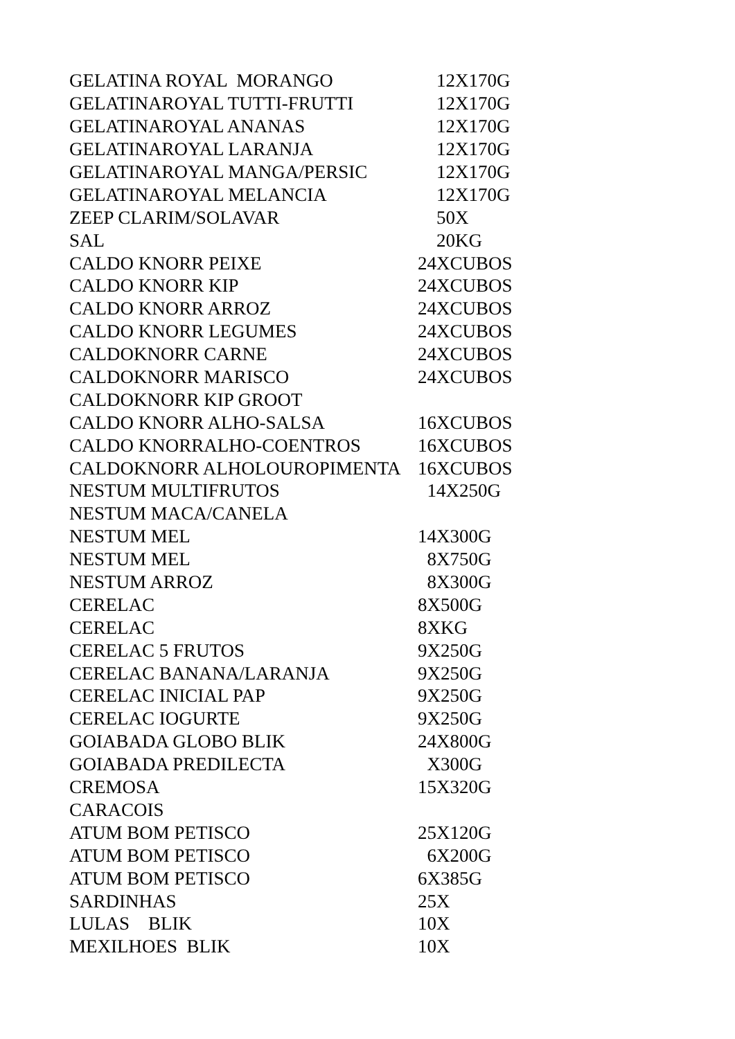| GELATINA ROYAL MORANGO | 12X170G |
| GELATINAROYAL TUTTI-FRUTTI | 12X170G |
| GELATINAROYAL ANANAS | 12X170G |
| GELATINAROYAL LARANJA | 12X170G |
| GELATINAROYAL MANGA/PERSIC | 12X170G |
| GELATINAROYAL MELANCIA | 12X170G |
| ZEEP CLARIM/SOLAVAR | 50X |
| SAL | 20KG |
| CALDO KNORR PEIXE | 24XCUBOS |
| CALDO KNORR KIP | 24XCUBOS |
| CALDO KNORR ARROZ | 24XCUBOS |
| CALDO KNORR LEGUMES | 24XCUBOS |
| CALDOKNORR CARNE | 24XCUBOS |
| CALDOKNORR MARISCO | 24XCUBOS |
| CALDOKNORR KIP GROOT | |
| CALDO KNORR ALHO-SALSA | 16XCUBOS |
| CALDO KNORRALHO-COENTROS | 16XCUBOS |
| CALDOKNORR ALHOLOUROPIMENTA | 16XCUBOS |
| NESTUM MULTIFRUTOS | 14X250G |
| NESTUM MACA/CANELA | |
| NESTUM MEL | 14X300G |
| NESTUM MEL | 8X750G |
| NESTUM ARROZ | 8X300G |
| CERELAC | 8X500G |
| CERELAC | 8XKG |
| CERELAC 5 FRUTOS | 9X250G |
| CERELAC BANANA/LARANJA | 9X250G |
| CERELAC INICIAL PAP | 9X250G |
| CERELAC IOGURTE | 9X250G |
| GOIABADA GLOBO BLIK | 24X800G |
| GOIABADA PREDILECTA | X300G |
| CREMOSA | 15X320G |
| CARACOIS | |
| ATUM BOM PETISCO | 25X120G |
| ATUM BOM PETISCO | 6X200G |
| ATUM BOM PETISCO | 6X385G |
| SARDINHAS | 25X |
| LULAS BLIK | 10X |
| MEXILHOES BLIK | 10X |